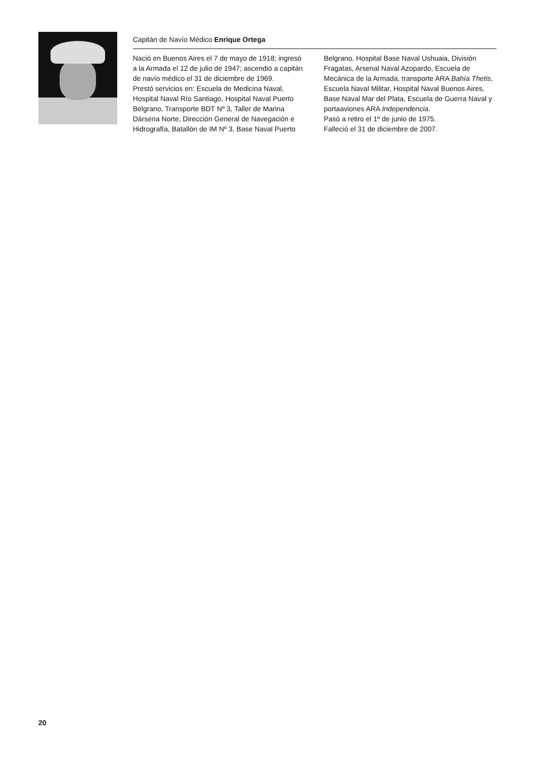Capitán de Navío Médico Enrique Ortega
Nació en Buenos Aires el 7 de mayo de 1918; ingresó a la Armada el 12 de julio de 1947; ascendió a capitán de navío médico el 31 de diciembre de 1969.
Prestó servicios en: Escuela de Medicina Naval, Hospital Naval Río Santiago, Hospital Naval Puerto Belgrano, Transporte BDT Nº 3, Taller de Marina Dársena Norte, Dirección General de Navegación e Hidrografía, Batallón de IM Nº 3, Base Naval Puerto Belgrano, Hospital Base Naval Ushuaia, División Fragatas, Arsenal Naval Azopardo, Escuela de Mecánica de la Armada, transporte ARA Bahía Thetis, Escuela Naval Militar, Hospital Naval Buenos Aires, Base Naval Mar del Plata, Escuela de Guerra Naval y portaaviones ARA Independencia.
Pasó a retiro el 1º de junio de 1975.
Falleció el 31 de diciembre de 2007.
20